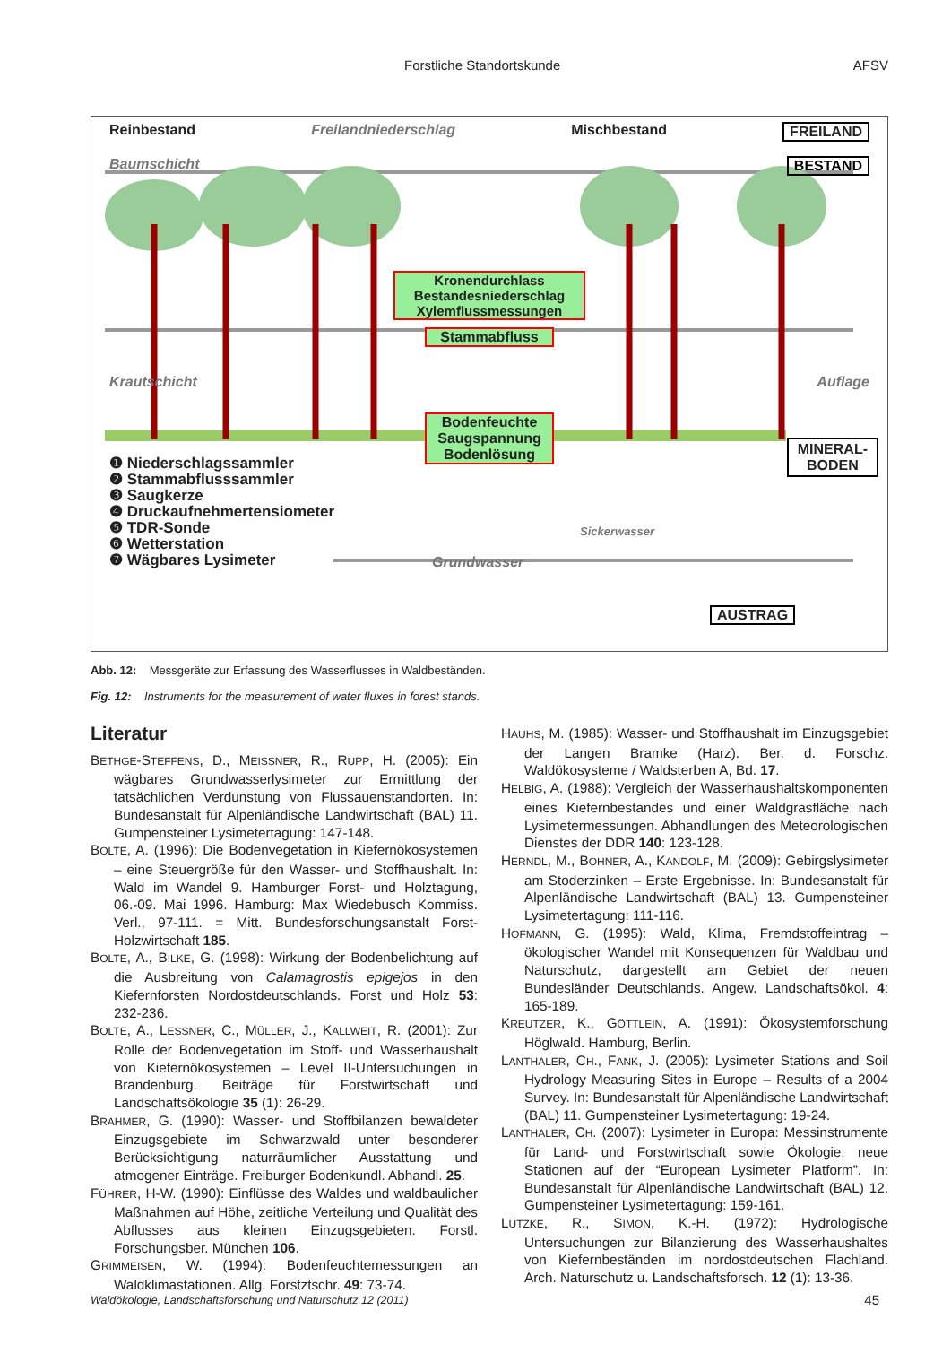Forstliche Standortskunde AFSV
Reinbestand Freilandniederschlag Mischbestand FREILAND
Baumschicht BESTAND
Kronendurchlass Bestandesniederschlag Xylemflussmessungen
Stammabfluss
Krautschicht Auflage
Bodenfeuchte Saugspannung Bodenlösung
MINERAL-
BODEN
❶ Niederschlagssammler
❷ Stammabflusssammler
❸ Saugkerze
❹ Druckaufnehmertensiometer
❺ TDR-Sonde
❻ Wetterstation
❼ Wägbares Lysimeter
Sickerwasser
Grundwasser
AUSTRAG
Abb. 12: Messgeräte zur Erfassung des Wasserflusses in Waldbeständen.
Fig. 12: Instruments for the measurement of water fluxes in forest stands.
Literatur
BETHGE-STEFFENS, D., MEISSNER, R., RUPP, H. (2005): Ein wägbares Grundwasserlysimeter zur Ermittlung der tatsächlichen Verdunstung von Flussauenstandorten. In: Bundesanstalt für Alpenländische Landwirtschaft (BAL) 11. Gumpensteiner Lysimetertagung: 147-148.
BOLTE, A. (1996): Die Bodenvegetation in Kiefernökosystemen – eine Steuergröße für den Wasser- und Stoffhaushalt. In: Wald im Wandel 9. Hamburger Forst- und Holztagung, 06.-09. Mai 1996. Hamburg: Max Wiedebusch Kommiss. Verl., 97-111. = Mitt. Bundesforschungsanstalt Forst- Holzwirtschaft 185.
BOLTE, A., BILKE, G. (1998): Wirkung der Bodenbelichtung auf die Ausbreitung von Calamagrostis epigejos in den Kiefernforsten Nordostdeutschlands. Forst und Holz 53: 232-236.
BOLTE, A., LESSNER, C., MÜLLER, J., KALLWEIT, R. (2001): Zur Rolle der Bodenvegetation im Stoff- und Wasserhaushalt von Kiefernökosystemen – Level II-Untersuchungen in Brandenburg. Beiträge für Forstwirtschaft und Landschaftsökologie 35 (1): 26-29.
BRAHMER, G. (1990): Wasser- und Stoffbilanzen bewaldeter Einzugsgebiete im Schwarzwald unter besonderer Berücksichtigung naturräumlicher Ausstattung und atmogener Einträge. Freiburger Bodenkundl. Abhandl. 25.
FÜHRER, H-W. (1990): Einflüsse des Waldes und waldbaulicher Maßnahmen auf Höhe, zeitliche Verteilung und Qualität des Abflusses aus kleinen Einzugsgebieten. Forstl. Forschungsber. München 106.
GRIMMEISEN, W. (1994): Bodenfeuchtemessungen an Waldklimastationen. Allg. Forstztschr. 49: 73-74.
HAUHS, M. (1985): Wasser- und Stoffhaushalt im Einzugsgebiet der Langen Bramke (Harz). Ber. d. Forschz. Waldökosysteme / Waldsterben A, Bd. 17.
HELBIG, A. (1988): Vergleich der Wasserhaushaltskomponenten eines Kiefernbestandes und einer Waldgrasfläche nach Lysimetermessungen. Abhandlungen des Meteorologischen Dienstes der DDR 140: 123-128.
HERNDL, M., BOHNER, A., KANDOLF, M. (2009): Gebirgslysimeter am Stoderzinken – Erste Ergebnisse. In: Bundesanstalt für Alpenländische Landwirtschaft (BAL) 13. Gumpensteiner Lysimetertagung: 111-116.
HOFMANN, G. (1995): Wald, Klima, Fremdstoffeintrag – ökologischer Wandel mit Konsequenzen für Waldbau und Naturschutz, dargestellt am Gebiet der neuen Bundesländer Deutschlands. Angew. Landschaftsökol. 4: 165-189.
KREUTZER, K., GÖTTLEIN, A. (1991): Ökosystemforschung Höglwald. Hamburg, Berlin.
LANTHALER, CH., FANK, J. (2005): Lysimeter Stations and Soil Hydrology Measuring Sites in Europe – Results of a 2004 Survey. In: Bundesanstalt für Alpenländische Landwirtschaft (BAL) 11. Gumpensteiner Lysimetertagung: 19-24.
LANTHALER, CH. (2007): Lysimeter in Europa: Messinstrumente für Land- und Forstwirtschaft sowie Ökologie; neue Stationen auf der “European Lysimeter Platform”. In: Bundesanstalt für Alpenländische Landwirtschaft (BAL) 12. Gumpensteiner Lysimetertagung: 159-161.
LÜTZKE, R., SIMON, K.-H. (1972): Hydrologische Untersuchungen zur Bilanzierung des Wasserhaushaltes von Kiefernbeständen im nordostdeutschen Flachland. Arch. Naturschutz u. Landschaftsforsch. 12 (1): 13-36.
Waldökologie, Landschaftsforschung und Naturschutz 12 (2011) 45